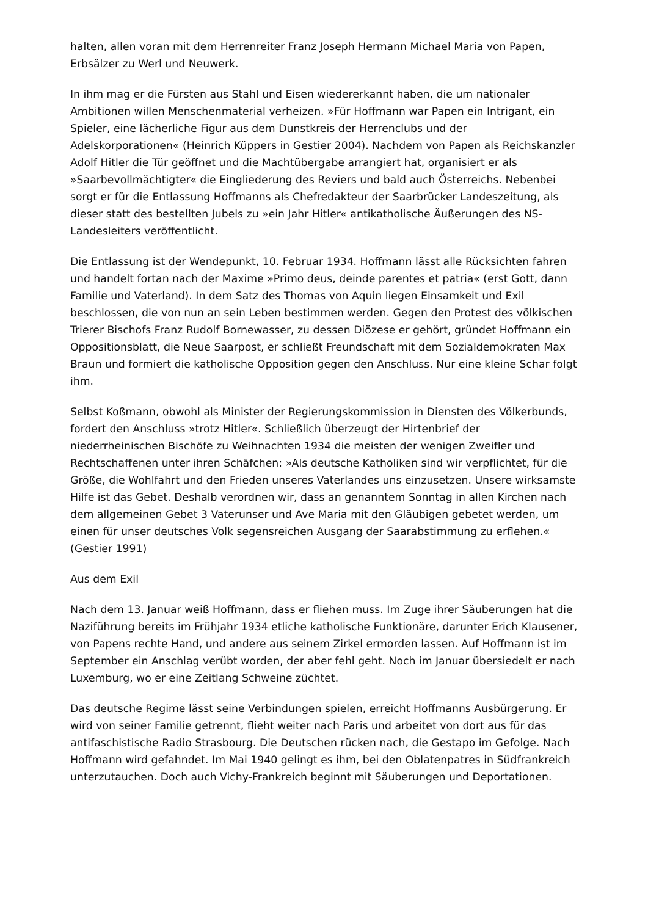halten, allen voran mit dem Herrenreiter Franz Joseph Hermann Michael Maria von Papen, Erbsälzer zu Werl und Neuwerk.
In ihm mag er die Fürsten aus Stahl und Eisen wiedererkannt haben, die um nationaler Ambitionen willen Menschenmaterial verheizen. »Für Hoffmann war Papen ein Intrigant, ein Spieler, eine lächerliche Figur aus dem Dunstkreis der Herrenclubs und der Adelskorporationen« (Heinrich Küppers in Gestier 2004). Nachdem von Papen als Reichskanzler Adolf Hitler die Tür geöffnet und die Machtübergabe arrangiert hat, organisiert er als »Saarbevollmächtigter« die Eingliederung des Reviers und bald auch Österreichs. Nebenbei sorgt er für die Entlassung Hoffmanns als Chefredakteur der Saarbrücker Landeszeitung, als dieser statt des bestellten Jubels zu »ein Jahr Hitler« antikatholische Äußerungen des NS-Landesleiters veröffentlicht.
Die Entlassung ist der Wendepunkt, 10. Februar 1934. Hoffmann lässt alle Rücksichten fahren und handelt fortan nach der Maxime »Primo deus, deinde parentes et patria« (erst Gott, dann Familie und Vaterland). In dem Satz des Thomas von Aquin liegen Einsamkeit und Exil beschlossen, die von nun an sein Leben bestimmen werden. Gegen den Protest des völkischen Trierer Bischofs Franz Rudolf Bornewasser, zu dessen Diözese er gehört, gründet Hoffmann ein Oppositionsblatt, die Neue Saarpost, er schließt Freundschaft mit dem Sozialdemokraten Max Braun und formiert die katholische Opposition gegen den Anschluss. Nur eine kleine Schar folgt ihm.
Selbst Koßmann, obwohl als Minister der Regierungskommission in Diensten des Völkerbunds, fordert den Anschluss »trotz Hitler«. Schließlich überzeugt der Hirtenbrief der niederrheinischen Bischöfe zu Weihnachten 1934 die meisten der wenigen Zweifler und Rechtschaffenen unter ihren Schäfchen: »Als deutsche Katholiken sind wir verpflichtet, für die Größe, die Wohlfahrt und den Frieden unseres Vaterlandes uns einzusetzen. Unsere wirksamste Hilfe ist das Gebet. Deshalb verordnen wir, dass an genanntem Sonntag in allen Kirchen nach dem allgemeinen Gebet 3 Vaterunser und Ave Maria mit den Gläubigen gebetet werden, um einen für unser deutsches Volk segensreichen Ausgang der Saarabstimmung zu erflehen.« (Gestier 1991)
Aus dem Exil
Nach dem 13. Januar weiß Hoffmann, dass er fliehen muss. Im Zuge ihrer Säuberungen hat die Naziführung bereits im Frühjahr 1934 etliche katholische Funktionäre, darunter Erich Klausener, von Papens rechte Hand, und andere aus seinem Zirkel ermorden lassen. Auf Hoffmann ist im September ein Anschlag verübt worden, der aber fehl geht. Noch im Januar übersiedelt er nach Luxemburg, wo er eine Zeitlang Schweine züchtet.
Das deutsche Regime lässt seine Verbindungen spielen, erreicht Hoffmanns Ausbürgerung. Er wird von seiner Familie getrennt, flieht weiter nach Paris und arbeitet von dort aus für das antifaschistische Radio Strasbourg. Die Deutschen rücken nach, die Gestapo im Gefolge. Nach Hoffmann wird gefahndet. Im Mai 1940 gelingt es ihm, bei den Oblatenpatres in Südfrankreich unterzutauchen. Doch auch Vichy-Frankreich beginnt mit Säuberungen und Deportationen.